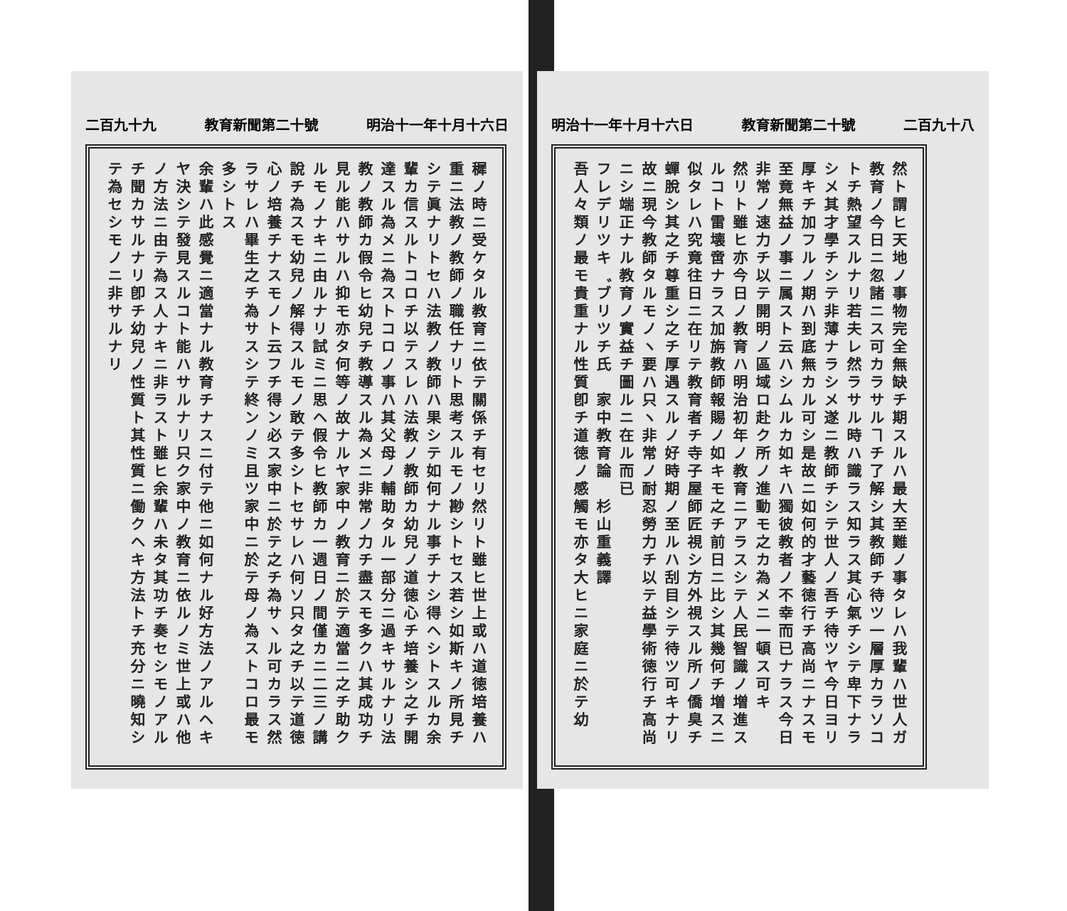二百九十八 教育新聞第二十號 明治十一年十月十六日
然ト謂ヒ天地ノ事物完全無缺チ期スルハ最大至難ノ事タレハ我輩ハ世人ガ教育ノ今日ニ忽諸ニス可カラサルヿチ了解シ其教師チ待ツ一層厚カラソコトチ熱望スルナリ若夫レ然ラサル時ハ識ラス知ラス其心氣チシテ卑下ナラシメ其才學チシテ非薄ナラシメ遂ニ教師チシテ世人ノ吾チ待ツヤ今日ヨリ厚キチ加フルノ期ハ到底無カル可シ是故ニ如何的才藝徳行チ高尚ニナスモ至竟無益ノ事ニ属スト云ハシムルカ如キハ獨彼教者ノ不幸而已ナラス今日非常ノ速力チ以テ開明ノ區域ロ赴ク所ノ進動モ之カ為メニ一頓ス可キ
然リト雖ヒ亦今日ノ教育ハ明治初年ノ教育ニアラスシテ人民智識ノ増進スルコト雷壊啻ナラス加旃教師報賜ノ如キモ之チ前日ニ比シ其幾何チ増スニ似タレハ究竟往日ニ在リテ教育者チ寺子屋師匠視シ方外視スル所ノ僑臭チ蟬脫シ其之チ尊重シ之チ厚遇スルノ好時期ノ至ルハ刮目シテ待ツ可キナリ故ニ現今教師タルモノヽ要ハ只ヽ非常ノ耐忍勞力チ以テ益學術徳行チ高尚ニシ端正ナル教育ノ實益チ圖ルニ在ル而已
フレデリツキ゛ブリツチ氏　家中教育論　杉山重義譯
吾人々類ノ最モ貴重ナル性質卽チ道徳ノ感觸モ亦タ大ヒニ家庭ニ於テ幼
明治十一年十月十六日 教育新聞第二十號 二百九十九
穉ノ時ニ受ケタル教育ニ依テ關係チ有セリ然リト雖ヒ世上或ハ道徳培養ハ重ニ法教ノ教師ノ職任ナリト思考スルモノ尠シトセス若シ如斯キノ所見チシテ眞ナリトセハ法教ノ教師ハ果シテ如何ナル事チナシ得ヘシトスルカ余輩カ信スルトコロチ以テスレハ法教ノ教師カ幼兒ノ道徳心チ培養シ之チ開達スル為メニ為ストコロノ事ハ其父母ノ輔助タル一部分ニ過キサルナリ法教ノ教師カ假令ヒ幼兒チ教導スル為メニ非常ノ力チ盡スモ多クハ其成功チ見ル能ハサルハ抑モ亦タ何等ノ故ナルヤ家中ノ教育ニ於テ適當ニ之チ助クルモノナキニ由ルナリ試ミニ思ヘ假令ヒ教師カ一週日ノ間僅カニ二三ノ講說チ為スモ幼兒ノ解得スルモノ敢テ多シトセサレハ何ソ只タ之チ以テ道徳心ノ培養チナスモノト云フチ得ン必ス家中ニ於テ之チ為サヽル可カラス然ラサレハ畢生之チ為サスシテ終ンノミ且ツ家中ニ於テ母ノ為ストコロ最モ多シトス
余輩ハ此感覺ニ適當ナル教育チナスニ付テ他ニ如何ナル好方法ノアルヘキヤ決シテ發見スルコト能ハサルナリ只ク家中ノ教育ニ依ルノミ世上或ハ他ノ方法ニ由テ為ス人ナキニ非ラスト雖ヒ余輩ハ未タ其功チ奏セシモノアルチ聞カサルナリ卽チ幼兒ノ性質ト其性質ニ働クヘキ方法トチ充分ニ曉知シテ為セシモノニ非サルナリ